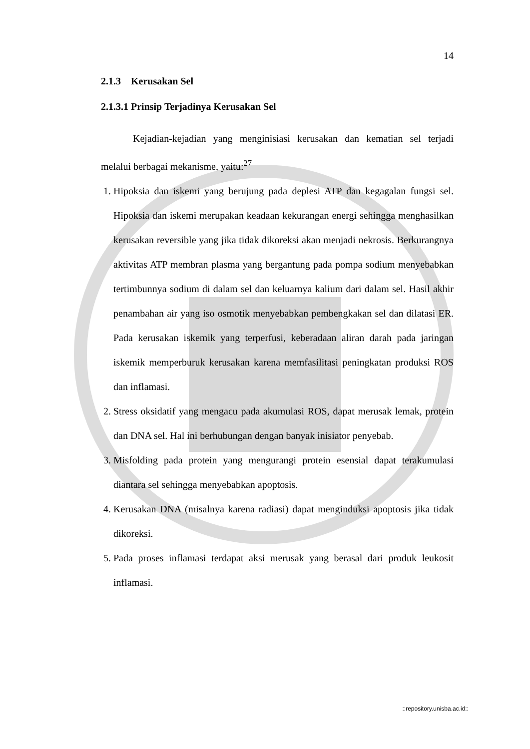14
2.1.3 Kerusakan Sel
2.1.3.1 Prinsip Terjadinya Kerusakan Sel
Kejadian-kejadian yang menginisiasi kerusakan dan kematian sel terjadi melalui berbagai mekanisme, yaitu:<sup>27</sup>
1. Hipoksia dan iskemi yang berujung pada deplesi ATP dan kegagalan fungsi sel. Hipoksia dan iskemi merupakan keadaan kekurangan energi sehingga menghasilkan kerusakan reversible yang jika tidak dikoreksi akan menjadi nekrosis. Berkurangnya aktivitas ATP membran plasma yang bergantung pada pompa sodium menyebabkan tertimbunnya sodium di dalam sel dan keluarnya kalium dari dalam sel. Hasil akhir penambahan air yang iso osmotik menyebabkan pembengkakan sel dan dilatasi ER. Pada kerusakan iskemik yang terperfusi, keberadaan aliran darah pada jaringan iskemik memperburuk kerusakan karena memfasilitasi peningkatan produksi ROS dan inflamasi.
2. Stress oksidatif yang mengacu pada akumulasi ROS, dapat merusak lemak, protein dan DNA sel. Hal ini berhubungan dengan banyak inisiator penyebab.
3. Misfolding pada protein yang mengurangi protein esensial dapat terakumulasi diantara sel sehingga menyebabkan apoptosis.
4. Kerusakan DNA (misalnya karena radiasi) dapat menginduksi apoptosis jika tidak dikoreksi.
5. Pada proses inflamasi terdapat aksi merusak yang berasal dari produk leukosit inflamasi.
::repository.unisba.ac.id::